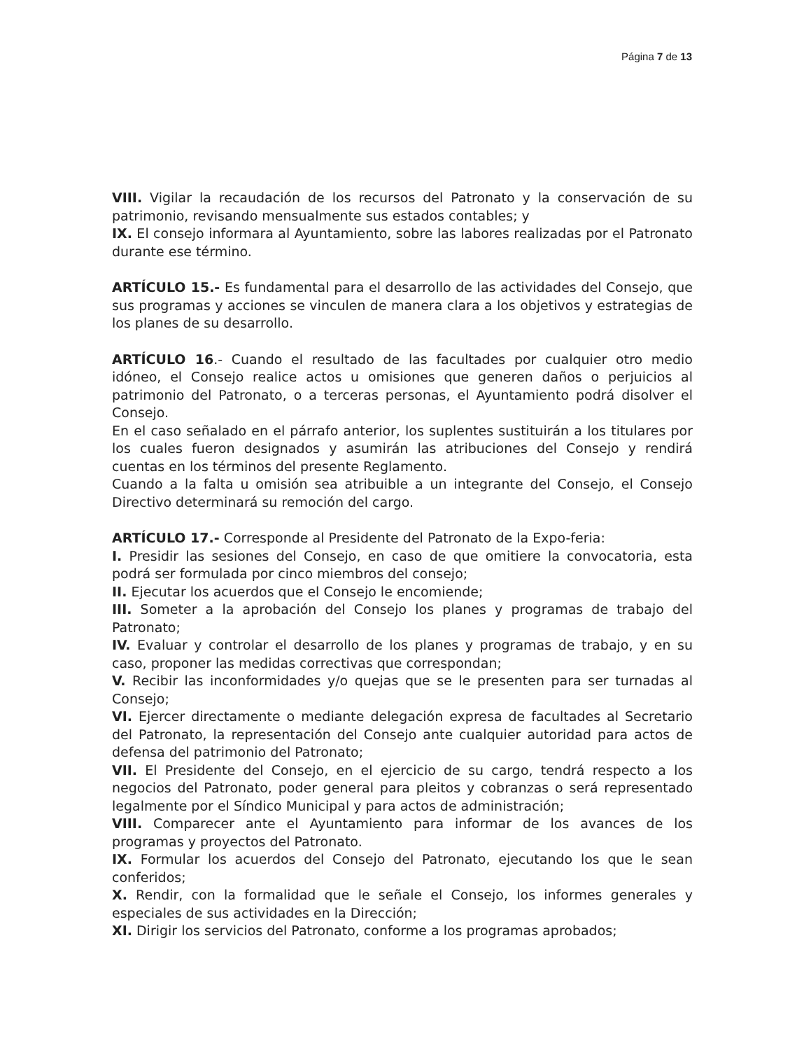Página 7 de 13
VIII. Vigilar la recaudación de los recursos del Patronato y la conservación de su patrimonio, revisando mensualmente sus estados contables; y
IX. El consejo informara al Ayuntamiento, sobre las labores realizadas por el Patronato durante ese término.
ARTÍCULO 15.- Es fundamental para el desarrollo de las actividades del Consejo, que sus programas y acciones se vinculen de manera clara a los objetivos y estrategias de los planes de su desarrollo.
ARTÍCULO 16.- Cuando el resultado de las facultades por cualquier otro medio idóneo, el Consejo realice actos u omisiones que generen daños o perjuicios al patrimonio del Patronato, o a terceras personas, el Ayuntamiento podrá disolver el Consejo.
En el caso señalado en el párrafo anterior, los suplentes sustituirán a los titulares por los cuales fueron designados y asumirán las atribuciones del Consejo y rendirá cuentas en los términos del presente Reglamento.
Cuando a la falta u omisión sea atribuible a un integrante del Consejo, el Consejo Directivo determinará su remoción del cargo.
ARTÍCULO 17.- Corresponde al Presidente del Patronato de la Expo-feria:
I. Presidir las sesiones del Consejo, en caso de que omitiere la convocatoria, esta podrá ser formulada por cinco miembros del consejo;
II. Ejecutar los acuerdos que el Consejo le encomiende;
III. Someter a la aprobación del Consejo los planes y programas de trabajo del Patronato;
IV. Evaluar y controlar el desarrollo de los planes y programas de trabajo, y en su caso, proponer las medidas correctivas que correspondan;
V. Recibir las inconformidades y/o quejas que se le presenten para ser turnadas al Consejo;
VI. Ejercer directamente o mediante delegación expresa de facultades al Secretario del Patronato, la representación del Consejo ante cualquier autoridad para actos de defensa del patrimonio del Patronato;
VII. El Presidente del Consejo, en el ejercicio de su cargo, tendrá respecto a los negocios del Patronato, poder general para pleitos y cobranzas o será representado legalmente por el Síndico Municipal y para actos de administración;
VIII. Comparecer ante el Ayuntamiento para informar de los avances de los programas y proyectos del Patronato.
IX. Formular los acuerdos del Consejo del Patronato, ejecutando los que le sean conferidos;
X. Rendir, con la formalidad que le señale el Consejo, los informes generales y especiales de sus actividades en la Dirección;
XI. Dirigir los servicios del Patronato, conforme a los programas aprobados;